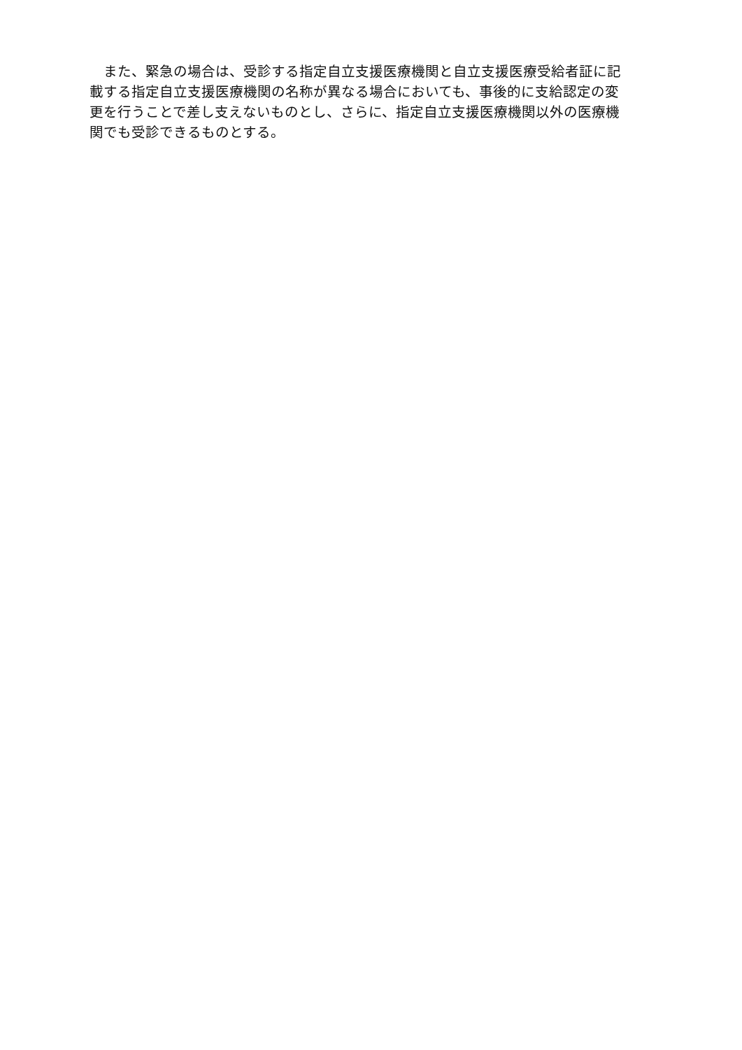また、緊急の場合は、受診する指定自立支援医療機関と自立支援医療受給者証に記
載する指定自立支援医療機関の名称が異なる場合においても、事後的に支給認定の変
更を行うことで差し支えないものとし、さらに、指定自立支援医療機関以外の医療機
関でも受診できるものとする。